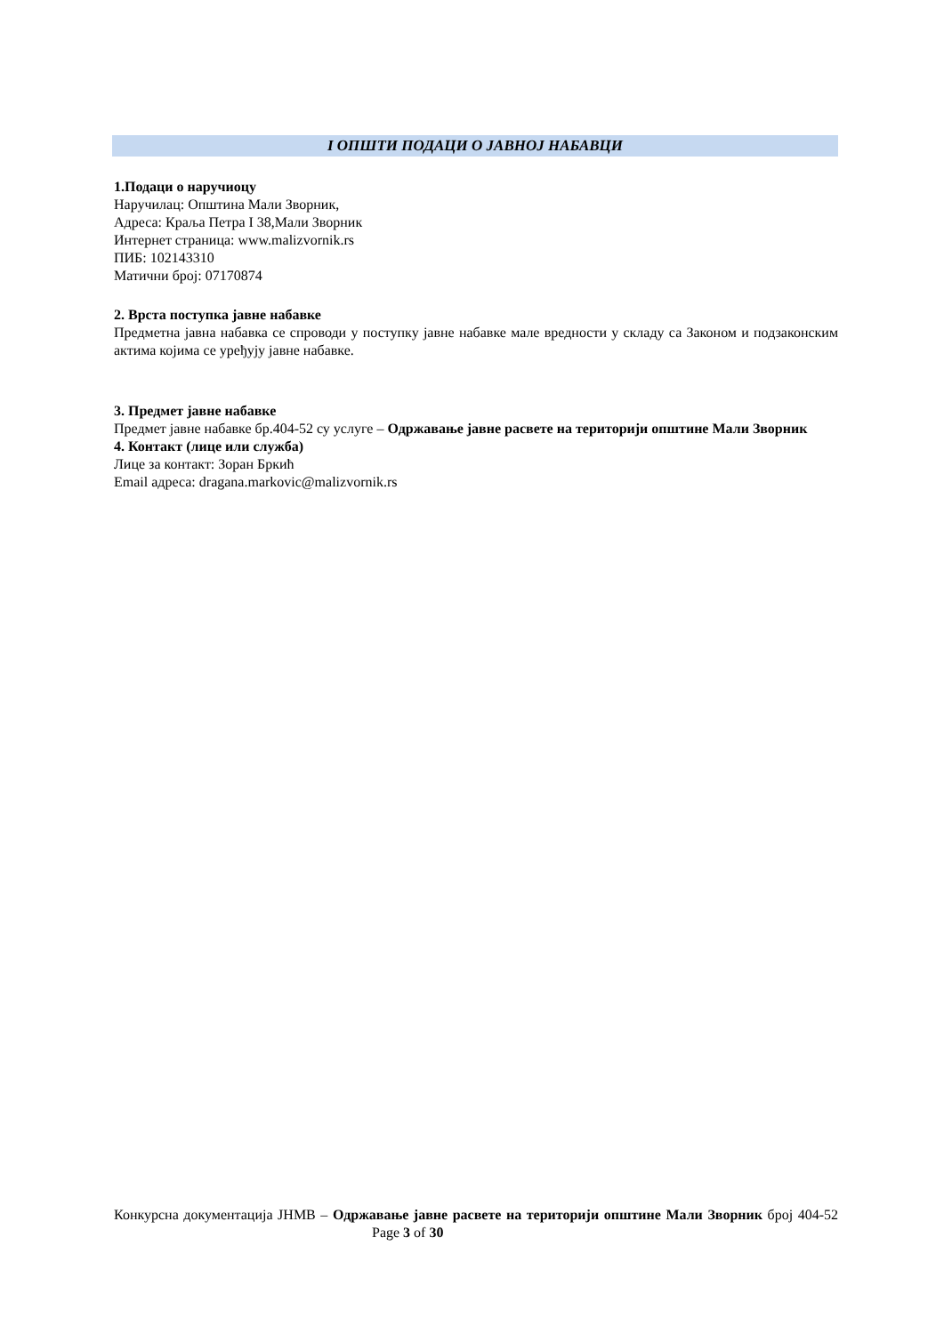I ОПШТИ ПОДАЦИ О ЈАВНОЈ НАБАВЦИ
1.Подаци о наручиоцу
Наручилац: Општина Мали Зворник,
Адреса: Краља Петра I 38,Мали Зворник
Интернет страница: www.malizvornik.rs
ПИБ: 102143310
Матични број: 07170874
2. Врста поступка јавне набавке
Предметна јавна набавка се спроводи у поступку јавне набавке мале вредности у складу са Законом и подзаконским актима којима се уређују јавне набавке.
3. Предмет јавне набавке
Предмет јавне набавке бр.404-52 су услуге – Одржавање јавне расвете на територији општине Мали Зворник
4. Контакт (лице или служба)
Лице за контакт: Зоран Бркић
Email адреса: dragana.markovic@malizvornik.rs
Конкурсна документација ЈНМВ – Одржавање јавне расвете на територији општине Мали Зворник број 404-52 Page 3 of 30